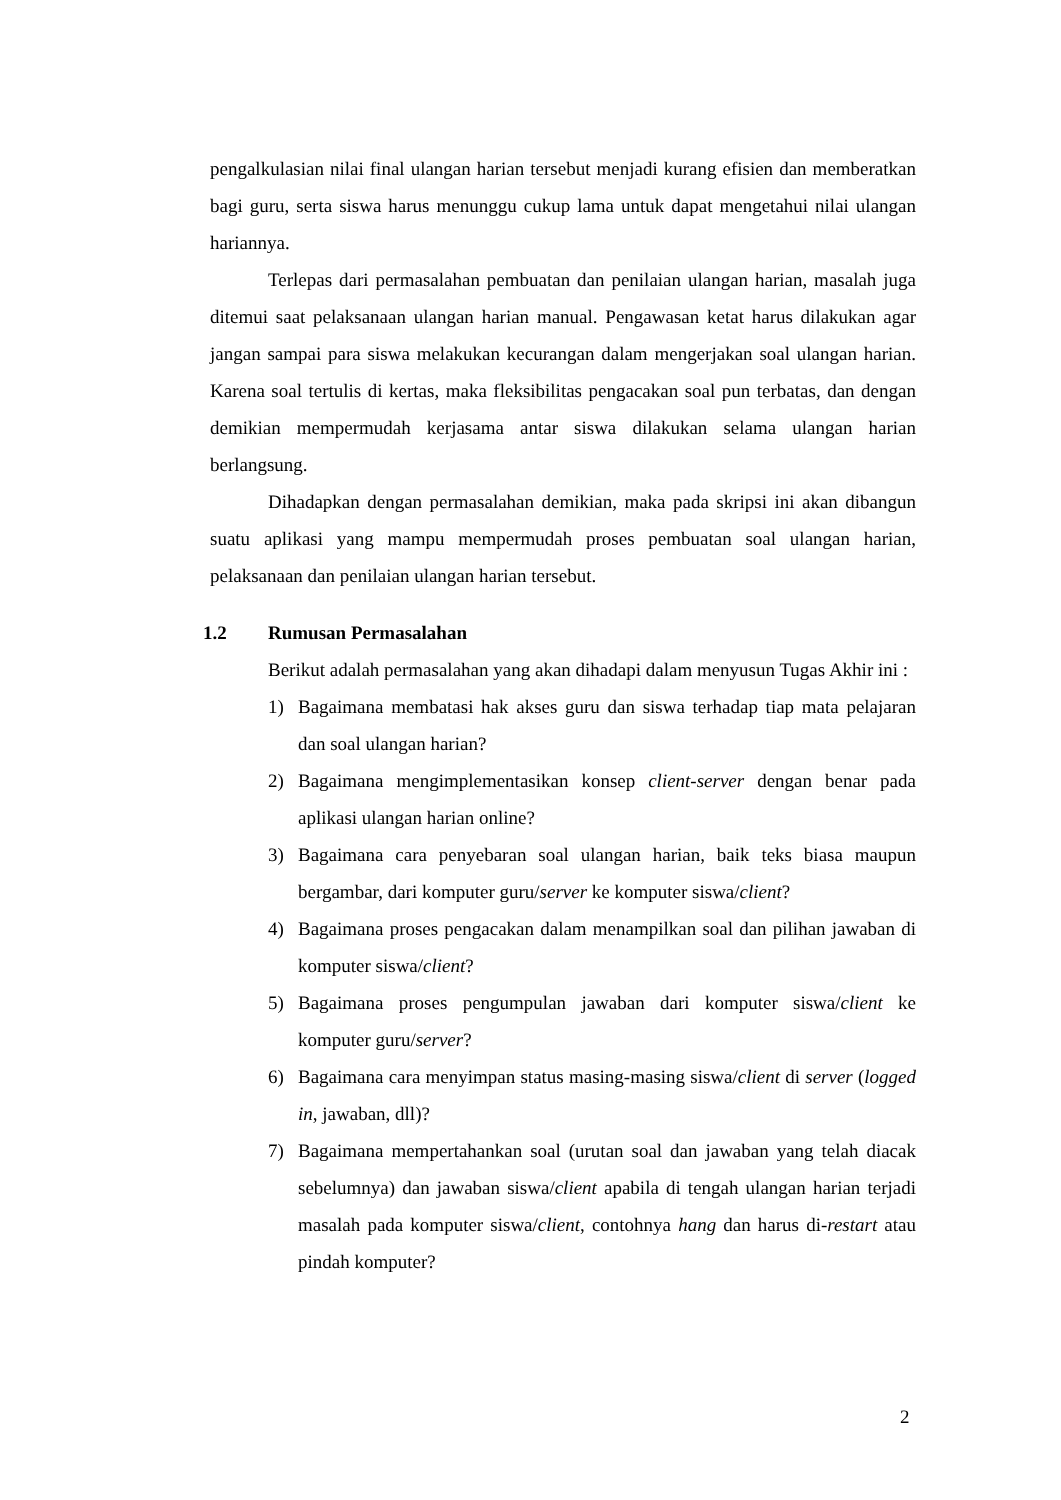pengalkulasian nilai final ulangan harian tersebut menjadi kurang efisien dan memberatkan bagi guru, serta siswa harus menunggu cukup lama untuk dapat mengetahui nilai ulangan hariannya.
Terlepas dari permasalahan pembuatan dan penilaian ulangan harian, masalah juga ditemui saat pelaksanaan ulangan harian manual. Pengawasan ketat harus dilakukan agar jangan sampai para siswa melakukan kecurangan dalam mengerjakan soal ulangan harian. Karena soal tertulis di kertas, maka fleksibilitas pengacakan soal pun terbatas, dan dengan demikian mempermudah kerjasama antar siswa dilakukan selama ulangan harian berlangsung.
Dihadapkan dengan permasalahan demikian, maka pada skripsi ini akan dibangun suatu aplikasi yang mampu mempermudah proses pembuatan soal ulangan harian, pelaksanaan dan penilaian ulangan harian tersebut.
1.2 Rumusan Permasalahan
Berikut adalah permasalahan yang akan dihadapi dalam menyusun Tugas Akhir ini :
1) Bagaimana membatasi hak akses guru dan siswa terhadap tiap mata pelajaran dan soal ulangan harian?
2) Bagaimana mengimplementasikan konsep client-server dengan benar pada aplikasi ulangan harian online?
3) Bagaimana cara penyebaran soal ulangan harian, baik teks biasa maupun bergambar, dari komputer guru/server ke komputer siswa/client?
4) Bagaimana proses pengacakan dalam menampilkan soal dan pilihan jawaban di komputer siswa/client?
5) Bagaimana proses pengumpulan jawaban dari komputer siswa/client ke komputer guru/server?
6) Bagaimana cara menyimpan status masing-masing siswa/client di server (logged in, jawaban, dll)?
7) Bagaimana mempertahankan soal (urutan soal dan jawaban yang telah diacak sebelumnya) dan jawaban siswa/client apabila di tengah ulangan harian terjadi masalah pada komputer siswa/client, contohnya hang dan harus di-restart atau pindah komputer?
2